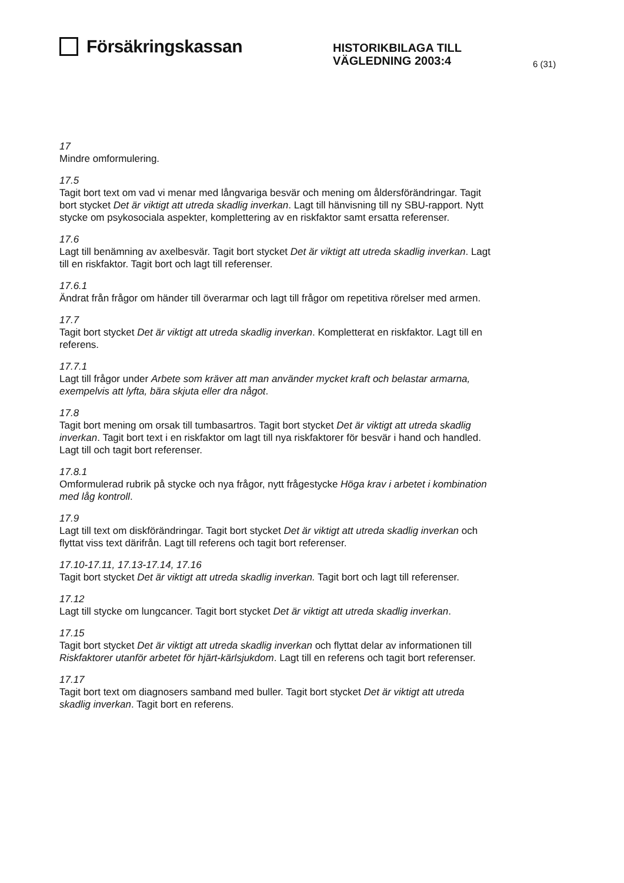Försäkringskassan
HISTORIKBILAGA TILL VÄGLEDNING 2003:4
6 (31)
17
Mindre omformulering.
17.5
Tagit bort text om vad vi menar med långvariga besvär och mening om åldersförändringar. Tagit bort stycket Det är viktigt att utreda skadlig inverkan. Lagt till hänvisning till ny SBU-rapport. Nytt stycke om psykosociala aspekter, komplettering av en riskfaktor samt ersatta referenser.
17.6
Lagt till benämning av axelbesvär. Tagit bort stycket Det är viktigt att utreda skadlig inverkan. Lagt till en riskfaktor. Tagit bort och lagt till referenser.
17.6.1
Ändrat från frågor om händer till överarmar och lagt till frågor om repetitiva rörelser med armen.
17.7
Tagit bort stycket Det är viktigt att utreda skadlig inverkan. Kompletterat en riskfaktor. Lagt till en referens.
17.7.1
Lagt till frågor under Arbete som kräver att man använder mycket kraft och belastar armarna, exempelvis att lyfta, bära skjuta eller dra något.
17.8
Tagit bort mening om orsak till tumbasartros. Tagit bort stycket Det är viktigt att utreda skadlig inverkan. Tagit bort text i en riskfaktor om lagt till nya riskfaktorer för besvär i hand och handled. Lagt till och tagit bort referenser.
17.8.1
Omformulerad rubrik på stycke och nya frågor, nytt frågestycke Höga krav i arbetet i kombination med låg kontroll.
17.9
Lagt till text om diskförändringar. Tagit bort stycket Det är viktigt att utreda skadlig inverkan och flyttat viss text därifrån. Lagt till referens och tagit bort referenser.
17.10-17.11, 17.13-17.14, 17.16
Tagit bort stycket Det är viktigt att utreda skadlig inverkan. Tagit bort och lagt till referenser.
17.12
Lagt till stycke om lungcancer. Tagit bort stycket Det är viktigt att utreda skadlig inverkan.
17.15
Tagit bort stycket Det är viktigt att utreda skadlig inverkan och flyttat delar av informationen till Riskfaktorer utanför arbetet för hjärt-kärlsjukdom. Lagt till en referens och tagit bort referenser.
17.17
Tagit bort text om diagnosers samband med buller. Tagit bort stycket Det är viktigt att utreda skadlig inverkan. Tagit bort en referens.